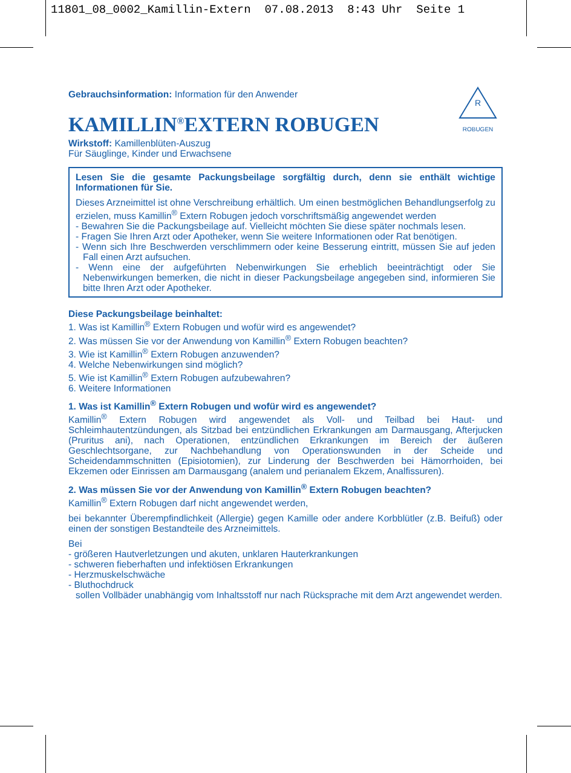11801_08_0002_Kamillin-Extern 07.08.2013 8:43 Uhr Seite 1
R
ROBUGEN
Gebrauchsinformation: Information für den Anwender
KAMILLIN<sup>®</sup>EXTERN ROBUGEN
Wirkstoff: Kamillenblüten-Auszug
Für Säuglinge, Kinder und Erwachsene
Lesen Sie die gesamte Packungsbeilage sorgfältig durch, denn sie enthält wichtige Informationen für Sie.
Dieses Arzneimittel ist ohne Verschreibung erhältlich. Um einen bestmöglichen Behandlungserfolg zu erzielen, muss Kamillin<sup>®</sup> Extern Robugen jedoch vorschrifts­mäßig angewendet werden
- Bewahren Sie die Packungsbeilage auf. Vielleicht möchten Sie diese später nochmals lesen.
- Fragen Sie Ihren Arzt oder Apotheker, wenn Sie weitere Informationen oder Rat benötigen.
- Wenn sich Ihre Beschwerden verschlimmern oder keine Besserung eintritt, müssen Sie auf jeden Fall einen Arzt aufsuchen.
- Wenn eine der aufgeführten Nebenwirkungen Sie erheblich beeinträchtigt oder Sie Nebenwirkungen bemerken, die nicht in dieser Packungsbeilage angegeben sind, informieren Sie bitte Ihren Arzt oder Apotheker.
Diese Packungsbeilage beinhaltet:
1. Was ist Kamillin<sup>®</sup> Extern Robugen und wofür wird es angewendet?
2. Was müssen Sie vor der Anwendung von Kamillin<sup>®</sup> Extern Robugen beachten?
3. Wie ist Kamillin<sup>®</sup> Extern Robugen anzuwenden?
4. Welche Nebenwirkungen sind möglich?
5. Wie ist Kamillin<sup>®</sup> Extern Robugen aufzubewahren?
6. Weitere Informationen
1. Was ist Kamillin<sup>®</sup> Extern Robugen und wofür wird es angewendet?
Kamillin<sup>®</sup> Extern Robugen wird angewendet als Voll- und Teilbad bei Haut- und Schleimhautentzündungen, als Sitzbad bei entzündlichen Erkrankungen am Darmaus­gang, Afterjucken (Pruritus ani), nach Operationen, entzündlichen Erkrankungen im Bereich der äußeren Geschlechtsorgane, zur Nachbehandlung von Operationswunden in der Scheide und Scheidendammschnitten (Episiotomien), zur Linderung der Beschwerden bei Hämorrhoiden, bei Ekzemen oder Einrissen am Darmausgang (analem und perianalem Ekzem, Analfissuren).
2. Was müssen Sie vor der Anwendung von Kamillin<sup>®</sup> Extern Robugen beachten?
Kamillin<sup>®</sup> Extern Robugen darf nicht angewendet werden,
bei bekannter Überempfindlichkeit (Allergie) gegen Kamille oder andere Korbblütler (z.B. Beifuß) oder einen der sonstigen Bestandteile des Arzneimittels.
Bei
- größeren Hautverletzungen und akuten, unklaren Hauterkrankungen
- schweren fieberhaften und infektiösen Erkrankungen
- Herzmuskelschwäche
- Bluthochdruck
sollen Vollbäder unabhängig vom Inhaltsstoff nur nach Rücksprache mit dem Arzt angewendet werden.